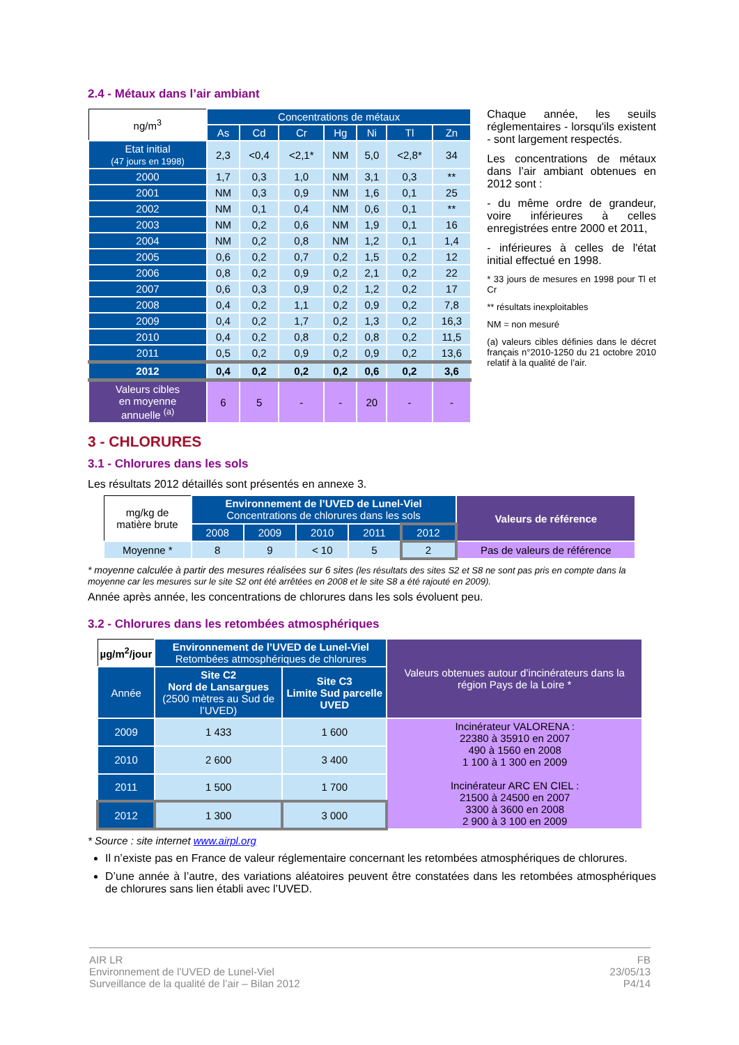2.4 - Métaux dans l’air ambiant
| ng/m<sup>3</sup> | Concentrations de métaux | | | | | | |
| --- | --- | --- | --- | --- | --- | --- | --- |
| | As | Cd | Cr | Hg | Ni | Tl | Zn |
| Etat initial (47 jours en 1998) | 2,3 | <0,4 | <2,1* | NM | 5,0 | <2,8* | 34 |
| 2000 | 1,7 | 0,3 | 1,0 | NM | 3,1 | 0,3 | ** |
| 2001 | NM | 0,3 | 0,9 | NM | 1,6 | 0,1 | 25 |
| 2002 | NM | 0,1 | 0,4 | NM | 0,6 | 0,1 | ** |
| 2003 | NM | 0,2 | 0,6 | NM | 1,9 | 0,1 | 16 |
| 2004 | NM | 0,2 | 0,8 | NM | 1,2 | 0,1 | 1,4 |
| 2005 | 0,6 | 0,2 | 0,7 | 0,2 | 1,5 | 0,2 | 12 |
| 2006 | 0,8 | 0,2 | 0,9 | 0,2 | 2,1 | 0,2 | 22 |
| 2007 | 0,6 | 0,3 | 0,9 | 0,2 | 1,2 | 0,2 | 17 |
| 2008 | 0,4 | 0,2 | 1,1 | 0,2 | 0,9 | 0,2 | 7,8 |
| 2009 | 0,4 | 0,2 | 1,7 | 0,2 | 1,3 | 0,2 | 16,3 |
| 2010 | 0,4 | 0,2 | 0,8 | 0,2 | 0,8 | 0,2 | 11,5 |
| 2011 | 0,5 | 0,2 | 0,9 | 0,2 | 0,9 | 0,2 | 13,6 |
| 2012 | 0,4 | 0,2 | 0,2 | 0,2 | 0,6 | 0,2 | 3,6 |
| Valeurs cibles en moyenne annuelle <sup>(a)</sup> | 6 | 5 | - | - | 20 | - | - |
Chaque année, les seuils réglementaires - lorsqu'ils existent - sont largement respectés.
Les concentrations de métaux dans l’air ambiant obtenues en 2012 sont :
- du même ordre de grandeur, voire inférieures à celles enregistrées entre 2000 et 2011,
- inférieures à celles de l'état initial effectué en 1998.
* 33 jours de mesures en 1998 pour Tl et Cr
** résultats inexploitables
NM = non mesuré
(a) valeurs cibles définies dans le décret français n°2010-1250 du 21 octobre 2010 relatif à la qualité de l’air.
3 - CHLORURES
3.1 - Chlorures dans les sols
Les résultats 2012 détaillés sont présentés en annexe 3.
| mg/kg de matière brute | Environnement de l’UVED de Lunel-Viel Concentrations de chlorures dans les sols | | | | | Valeurs de référence |
| --- | --- | --- | --- | --- | --- | --- |
| | 2008 | 2009 | 2010 | 2011 | 2012 | |
| Moyenne * | 8 | 9 | < 10 | 5 | 2 | Pas de valeurs de référence |
* moyenne calculée à partir des mesures réalisées sur 6 sites (les résultats des sites S2 et S8 ne sont pas pris en compte dans la moyenne car les mesures sur le site S2 ont été arrêtées en 2008 et le site S8 a été rajouté en 2009).
Année après année, les concentrations de chlorures dans les sols évoluent peu.
3.2 - Chlorures dans les retombées atmosphériques
| µg/m<sup>2</sup>/jour | Environnement de l’UVED de Lunel-Viel Retombées atmosphériques de chlorures | | Valeurs obtenues autour d’incinérateurs dans la région Pays de la Loire * |
| --- | --- | --- | --- |
| Année | Site C2 Nord de Lansargues (2500 mètres au Sud de l’UVED) | Site C3 Limite Sud parcelle UVED | |
| 2009 | 1 433 | 1 600 | Incinérateur VALORENA : 22380 à 35910 en 2007 490 à 1560 en 2008 1 100 à 1 300 en 2009 Incinérateur ARC EN CIEL : 21500 à 24500 en 2007 3300 à 3600 en 2008 2 900 à 3 100 en 2009 |
| 2010 | 2 600 | 3 400 | |
| 2011 | 1 500 | 1 700 | |
| 2012 | 1 300 | 3 000 | |
* Source : site internet www.airpl.org
Il n’existe pas en France de valeur réglementaire concernant les retombées atmosphériques de chlorures.
D’une année à l’autre, des variations aléatoires peuvent être constatées dans les retombées atmosphériques de chlorures sans lien établi avec l’UVED.
AIR LR
Environnement de l’UVED de Lunel-Viel
Surveillance de la qualité de l’air – Bilan 2012
FB
23/05/13
P4/14